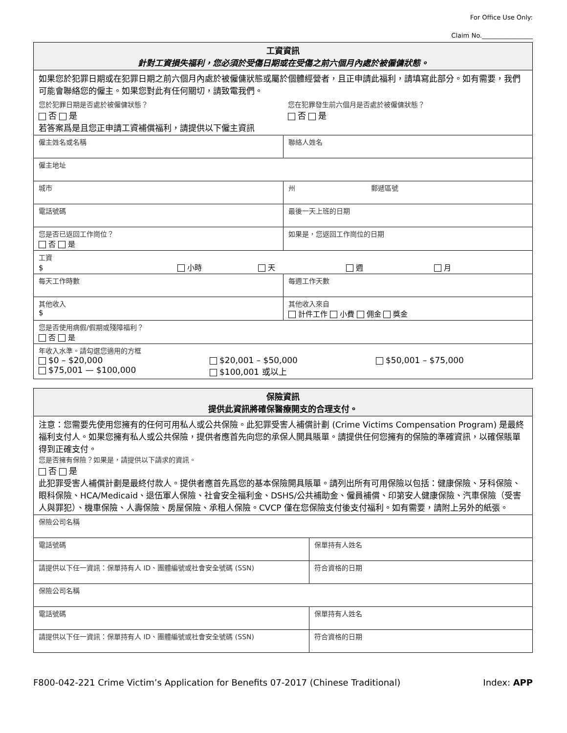For Office Use Only:
Claim No.________________
| 工資資訊 針對工資損失福利，您必須於受傷日期或在受傷之前六個月內處於被僱傭狀態。 | |
| 如果您於犯罪日期或在犯罪日期之前六個月內處於被僱傭狀態或屬於個體經營者，且正申請此福利，請填寫此部分。如有需要，我們可能會聯絡您的僱主。如果您對此有任何關切，請致電我們。 您於犯罪日期是否處於被僱傭狀態？ 否 是 您在犯罪發生前六個月是否處於被僱傭狀態？ 否 是 若答案爲是且您正申請工資補償福利，請提供以下僱主資訊 | |
| 僱主姓名或名稱 | 聯絡人姓名 |
| 僱主地址 | |
| 城市 | 州 郵遞區號 |
| 電話號碼 | 最後一天上班的日期 |
| 您是否已返回工作崗位？ 否 是 | 如果是，您返回工作崗位的日期 |
| 工資 $ 小時 天 週 月 | |
| 每天工作時數 | 每週工作天數 |
| 其他收入 $ | 其他收入來自 計件工作 小費 佣金 獎金 |
| 您是否使用病假/假期或殘障福利？ 否 是 | |
| 年收入水準。請勾選您適用的方框 $0 – $20,000 $75,001 — $100,000 $20,001 – $50,000 $100,001 或以上 $50,001 – $75,000 | |
| 保險資訊 提供此資訊將確保醫療開支的合理支付。 | |
| 注意：您需要先使用您擁有的任何可用私人或公共保險。此犯罪受害人補償計劃 (Crime Victims Compensation Program) 是最終福利支付人。如果您擁有私人或公共保險，提供者應首先向您的承保人開具賬單。請提供任何您擁有的保險的準確資訊，以確保賬單得到正確支付。 您是否擁有保險？如果是，請提供以下請求的資訊。 否 是 此犯罪受害人補償計劃是最終付款人。提供者應首先爲您的基本保險開具賬單。請列出所有可用保險以包括：健康保險、牙科保險、眼科保險、HCA/Medicaid、退伍軍人保險、社會安全福利金、DSHS/公共補助金、僱員補償、印第安人健康保險、汽車保險（受害人與罪犯）、機車保險、人壽保險、房屋保險、承租人保險。CVCP 僅在您保險支付後支付福利。如有需要，請附上另外的紙張。 | |
| 保險公司名稱 | |
| 電話號碼 | 保單持有人姓名 |
| 請提供以下任一資訊：保單持有人 ID、團體編號或社會安全號碼 (SSN) | 符合資格的日期 |
| 保險公司名稱 | |
| 電話號碼 | 保單持有人姓名 |
| 請提供以下任一資訊：保單持有人 ID、團體編號或社會安全號碼 (SSN) | 符合資格的日期 |
F800-042-221 Crime Victim’s Application for Benefits 07-2017 (Chinese Traditional) Index: APP